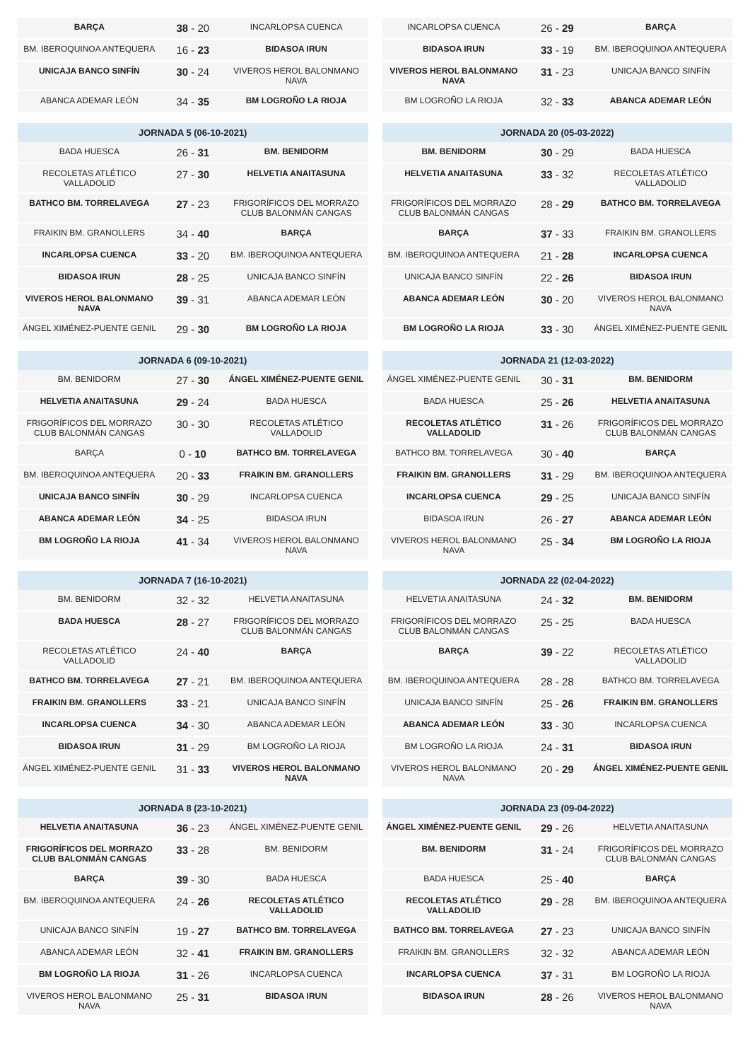| BARÇA | 38 - 20 | INCARLOPSA CUENCA |
| BM. IBEROQUINOA ANTEQUERA | 16 - 23 | BIDASOA IRUN |
| UNICAJA BANCO SINFÍN | 30 - 24 | VIVEROS HEROL BALONMANO NAVA |
| ABANCA ADEMAR LEÓN | 34 - 35 | BM LOGROÑO LA RIOJA |
| JORNADA 5 (06-10-2021) | | |
| --- | --- | --- |
| BADA HUESCA | 26 - 31 | BM. BENIDORM |
| RECOLETAS ATLÉTICO VALLADOLID | 27 - 30 | HELVETIA ANAITASUNA |
| BATHCO BM. TORRELAVEGA | 27 - 23 | FRIGORÍFICOS DEL MORRAZO CLUB BALONMÁN CANGAS |
| FRAIKIN BM. GRANOLLERS | 34 - 40 | BARÇA |
| INCARLOPSA CUENCA | 33 - 20 | BM. IBEROQUINOA ANTEQUERA |
| BIDASOA IRUN | 28 - 25 | UNICAJA BANCO SINFÍN |
| VIVEROS HEROL BALONMANO NAVA | 39 - 31 | ABANCA ADEMAR LEÓN |
| ÁNGEL XIMÉNEZ-PUENTE GENIL | 29 - 30 | BM LOGROÑO LA RIOJA |
| JORNADA 6 (09-10-2021) | | |
| --- | --- | --- |
| BM. BENIDORM | 27 - 30 | ÁNGEL XIMÉNEZ-PUENTE GENIL |
| HELVETIA ANAITASUNA | 29 - 24 | BADA HUESCA |
| FRIGORÍFICOS DEL MORRAZO CLUB BALONMÁN CANGAS | 30 - 30 | RECOLETAS ATLÉTICO VALLADOLID |
| BARÇA | 0 - 10 | BATHCO BM. TORRELAVEGA |
| BM. IBEROQUINOA ANTEQUERA | 20 - 33 | FRAIKIN BM. GRANOLLERS |
| UNICAJA BANCO SINFÍN | 30 - 29 | INCARLOPSA CUENCA |
| ABANCA ADEMAR LEÓN | 34 - 25 | BIDASOA IRUN |
| BM LOGROÑO LA RIOJA | 41 - 34 | VIVEROS HEROL BALONMANO NAVA |
| JORNADA 7 (16-10-2021) | | |
| --- | --- | --- |
| BM. BENIDORM | 32 - 32 | HELVETIA ANAITASUNA |
| BADA HUESCA | 28 - 27 | FRIGORÍFICOS DEL MORRAZO CLUB BALONMÁN CANGAS |
| RECOLETAS ATLÉTICO VALLADOLID | 24 - 40 | BARÇA |
| BATHCO BM. TORRELAVEGA | 27 - 21 | BM. IBEROQUINOA ANTEQUERA |
| FRAIKIN BM. GRANOLLERS | 33 - 21 | UNICAJA BANCO SINFÍN |
| INCARLOPSA CUENCA | 34 - 30 | ABANCA ADEMAR LEÓN |
| BIDASOA IRUN | 31 - 29 | BM LOGROÑO LA RIOJA |
| ÁNGEL XIMÉNEZ-PUENTE GENIL | 31 - 33 | VIVEROS HEROL BALONMANO NAVA |
| JORNADA 8 (23-10-2021) | | |
| --- | --- | --- |
| HELVETIA ANAITASUNA | 36 - 23 | ÁNGEL XIMÉNEZ-PUENTE GENIL |
| FRIGORÍFICOS DEL MORRAZO CLUB BALONMÁN CANGAS | 33 - 28 | BM. BENIDORM |
| BARÇA | 39 - 30 | BADA HUESCA |
| BM. IBEROQUINOA ANTEQUERA | 24 - 26 | RECOLETAS ATLÉTICO VALLADOLID |
| UNICAJA BANCO SINFÍN | 19 - 27 | BATHCO BM. TORRELAVEGA |
| ABANCA ADEMAR LEÓN | 32 - 41 | FRAIKIN BM. GRANOLLERS |
| BM LOGROÑO LA RIOJA | 31 - 26 | INCARLOPSA CUENCA |
| VIVEROS HEROL BALONMANO NAVA | 25 - 31 | BIDASOA IRUN |
| INCARLOPSA CUENCA | 26 - 29 | BARÇA |
| BIDASOA IRUN | 33 - 19 | BM. IBEROQUINOA ANTEQUERA |
| VIVEROS HEROL BALONMANO NAVA | 31 - 23 | UNICAJA BANCO SINFÍN |
| BM LOGROÑO LA RIOJA | 32 - 33 | ABANCA ADEMAR LEÓN |
| JORNADA 20 (05-03-2022) | | |
| --- | --- | --- |
| BM. BENIDORM | 30 - 29 | BADA HUESCA |
| HELVETIA ANAITASUNA | 33 - 32 | RECOLETAS ATLÉTICO VALLADOLID |
| FRIGORÍFICOS DEL MORRAZO CLUB BALONMÁN CANGAS | 28 - 29 | BATHCO BM. TORRELAVEGA |
| BARÇA | 37 - 33 | FRAIKIN BM. GRANOLLERS |
| BM. IBEROQUINOA ANTEQUERA | 21 - 28 | INCARLOPSA CUENCA |
| UNICAJA BANCO SINFÍN | 22 - 26 | BIDASOA IRUN |
| ABANCA ADEMAR LEÓN | 30 - 20 | VIVEROS HEROL BALONMANO NAVA |
| BM LOGROÑO LA RIOJA | 33 - 30 | ÁNGEL XIMÉNEZ-PUENTE GENIL |
| JORNADA 21 (12-03-2022) | | |
| --- | --- | --- |
| ÁNGEL XIMÉNEZ-PUENTE GENIL | 30 - 31 | BM. BENIDORM |
| BADA HUESCA | 25 - 26 | HELVETIA ANAITASUNA |
| RECOLETAS ATLÉTICO VALLADOLID | 31 - 26 | FRIGORÍFICOS DEL MORRAZO CLUB BALONMÁN CANGAS |
| BATHCO BM. TORRELAVEGA | 30 - 40 | BARÇA |
| FRAIKIN BM. GRANOLLERS | 31 - 29 | BM. IBEROQUINOA ANTEQUERA |
| INCARLOPSA CUENCA | 29 - 25 | UNICAJA BANCO SINFÍN |
| BIDASOA IRUN | 26 - 27 | ABANCA ADEMAR LEÓN |
| VIVEROS HEROL BALONMANO NAVA | 25 - 34 | BM LOGROÑO LA RIOJA |
| JORNADA 22 (02-04-2022) | | |
| --- | --- | --- |
| HELVETIA ANAITASUNA | 24 - 32 | BM. BENIDORM |
| FRIGORÍFICOS DEL MORRAZO CLUB BALONMÁN CANGAS | 25 - 25 | BADA HUESCA |
| BARÇA | 39 - 22 | RECOLETAS ATLÉTICO VALLADOLID |
| BM. IBEROQUINOA ANTEQUERA | 28 - 28 | BATHCO BM. TORRELAVEGA |
| UNICAJA BANCO SINFÍN | 25 - 26 | FRAIKIN BM. GRANOLLERS |
| ABANCA ADEMAR LEÓN | 33 - 30 | INCARLOPSA CUENCA |
| BM LOGROÑO LA RIOJA | 24 - 31 | BIDASOA IRUN |
| VIVEROS HEROL BALONMANO NAVA | 20 - 29 | ÁNGEL XIMÉNEZ-PUENTE GENIL |
| JORNADA 23 (09-04-2022) | | |
| --- | --- | --- |
| ÁNGEL XIMÉNEZ-PUENTE GENIL | 29 - 26 | HELVETIA ANAITASUNA |
| BM. BENIDORM | 31 - 24 | FRIGORÍFICOS DEL MORRAZO CLUB BALONMÁN CANGAS |
| BADA HUESCA | 25 - 40 | BARÇA |
| RECOLETAS ATLÉTICO VALLADOLID | 29 - 28 | BM. IBEROQUINOA ANTEQUERA |
| BATHCO BM. TORRELAVEGA | 27 - 23 | UNICAJA BANCO SINFÍN |
| FRAIKIN BM. GRANOLLERS | 32 - 32 | ABANCA ADEMAR LEÓN |
| INCARLOPSA CUENCA | 37 - 31 | BM LOGROÑO LA RIOJA |
| BIDASOA IRUN | 28 - 26 | VIVEROS HEROL BALONMANO NAVA |